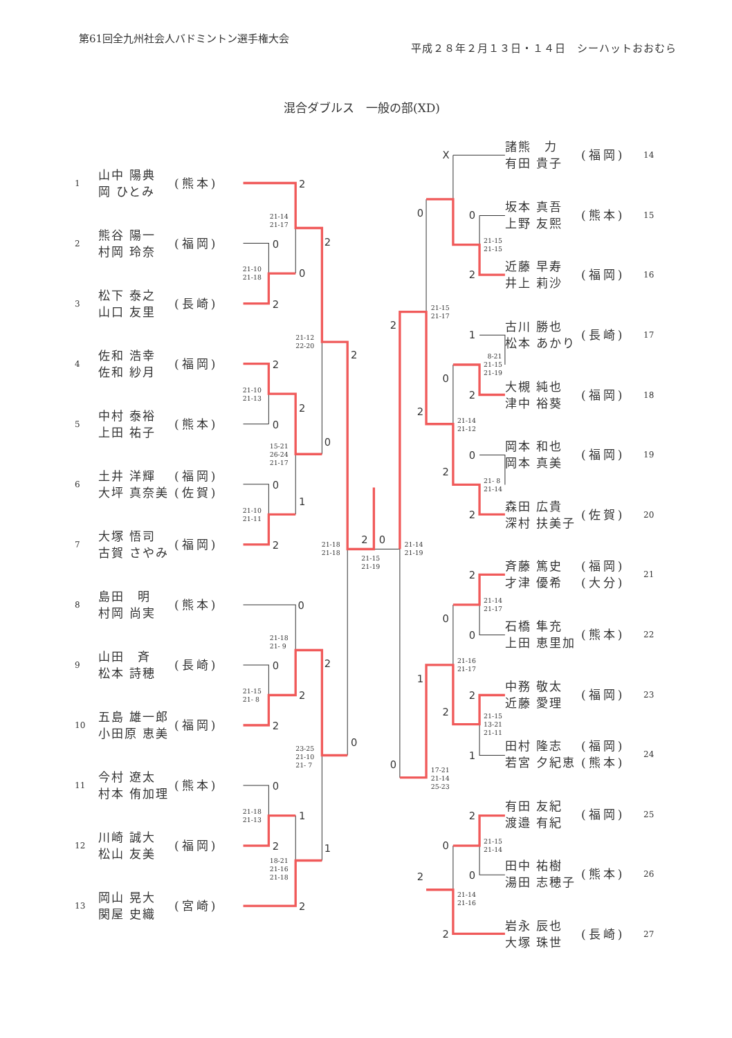2
0
0
2
2
2
0
2
0
1
2
0
2
0
0
2
2
2
0
1
2
2
1
0
2
0
X
0
2
0
1
2
0
0
2
2
2
2
2
0
0
2
1
2
1
2
0
0
2
2
0
21-14
21-17
21-10
21-18
21-12
22-20
21-10
21-13
15-21
26-24
21-17
21-10
21-11
21-18
21-18
21-15
21-19
21-14
21-19
21-18
21- 9
21-15
21- 8
23-25
21-10
21- 7
21-18
21-13
18-21
21-16
21-18
21-15
21-15
21-15
21-17
8-21
21-15
21-19
21-14
21-12
21- 8
21-14
21-14
21-17
21-16
21-17
21-15
13-21
21-11
17-21
21-14
25-23
21-15
21-14
21-14
21-16
第61回全九州社会人バドミントン選手権大会
平成２８年２月１３日・１４日　シーハットおおむら
混合ダブルス　一般の部(XD)
1 山中 陽典
岡 ひとみ (熊本)
2 熊谷 陽一
村岡 玲奈 (福岡)
3 松下 泰之
山口 友里 (長崎)
4 佐和 浩幸
佐和 紗月 (福岡)
5 中村 泰裕
上田 祐子 (熊本)
6 土井 洋輝
大坪 真奈美 (福岡)
(佐賀)
7 大塚 悟司
古賀 さやみ (福岡)
8 島田　明
村岡 尚実 (熊本)
9 山田　斉
松本 詩穂 (長崎)
10 五島 雄一郎
小田原 恵美 (福岡)
11 今村 遼太
村本 侑加理 (熊本)
12 川崎 誠大
松山 友美 (福岡)
13 岡山 晃大
関屋 史織 (宮崎)
諸熊　力
有田 貴子 (福岡) 14
坂本 真吾
上野 友熙 (熊本) 15
近藤 早寿
井上 莉沙 (福岡) 16
古川 勝也
松本 あかり (長崎) 17
大槻 純也
津中 裕葵 (福岡) 18
岡本 和也
岡本 真美 (福岡) 19
森田 広貴
深村 扶美子 (佐賀) 20
斉藤 篤史
才津 優希 (福岡)
(大分) 21
石橋 隼充
上田 恵里加 (熊本) 22
中務 敬太
近藤 愛理 (福岡) 23
田村 隆志
若宮 夕紀恵 (福岡)
(熊本) 24
有田 友紀
渡邉 有紀 (福岡) 25
田中 祐樹
湯田 志穂子 (熊本) 26
岩永 辰也
大塚 珠世 (長崎) 27